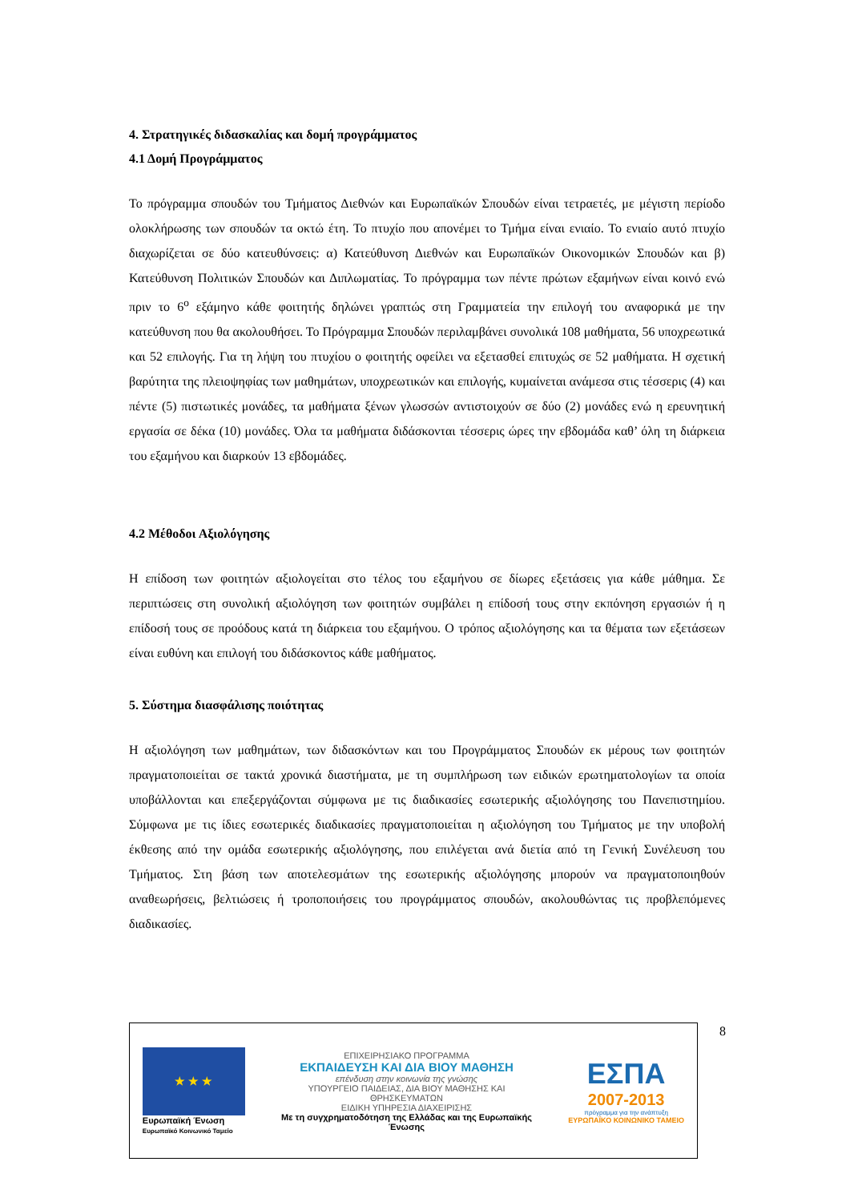4. Στρατηγικές διδασκαλίας και δομή προγράμματος
4.1 Δομή Προγράμματος
Το πρόγραμμα σπουδών του Τμήματος Διεθνών και Ευρωπαϊκών Σπουδών είναι τετραετές, με μέγιστη περίοδο ολοκλήρωσης των σπουδών τα οκτώ έτη. Το πτυχίο που απονέμει το Τμήμα είναι ενιαίο. Το ενιαίο αυτό πτυχίο διαχωρίζεται σε δύο κατευθύνσεις: α) Κατεύθυνση Διεθνών και Ευρωπαϊκών Οικονομικών Σπουδών και β) Κατεύθυνση Πολιτικών Σπουδών και Διπλωματίας. Το πρόγραμμα των πέντε πρώτων εξαμήνων είναι κοινό ενώ πριν το 6<sup>ο</sup> εξάμηνο κάθε φοιτητής δηλώνει γραπτώς στη Γραμματεία την επιλογή του αναφορικά με την κατεύθυνση που θα ακολουθήσει. Το Πρόγραμμα Σπουδών περιλαμβάνει συνολικά 108 μαθήματα, 56 υποχρεωτικά και 52 επιλογής. Για τη λήψη του πτυχίου ο φοιτητής οφείλει να εξετασθεί επιτυχώς σε 52 μαθήματα. Η σχετική βαρύτητα της πλειοψηφίας των μαθημάτων, υποχρεωτικών και επιλογής, κυμαίνεται ανάμεσα στις τέσσερις (4) και πέντε (5) πιστωτικές μονάδες, τα μαθήματα ξένων γλωσσών αντιστοιχούν σε δύο (2) μονάδες ενώ η ερευνητική εργασία σε δέκα (10) μονάδες. Όλα τα μαθήματα διδάσκονται τέσσερις ώρες την εβδομάδα καθ’ όλη τη διάρκεια του εξαμήνου και διαρκούν 13 εβδομάδες.
4.2 Μέθοδοι Αξιολόγησης
Η επίδοση των φοιτητών αξιολογείται στο τέλος του εξαμήνου σε δίωρες εξετάσεις για κάθε μάθημα. Σε περιπτώσεις στη συνολική αξιολόγηση των φοιτητών συμβάλει η επίδοσή τους στην εκπόνηση εργασιών ή η επίδοσή τους σε προόδους κατά τη διάρκεια του εξαμήνου. Ο τρόπος αξιολόγησης και τα θέματα των εξετάσεων είναι ευθύνη και επιλογή του διδάσκοντος κάθε μαθήματος.
5. Σύστημα διασφάλισης ποιότητας
Η αξιολόγηση των μαθημάτων, των διδασκόντων και του Προγράμματος Σπουδών εκ μέρους των φοιτητών πραγματοποιείται σε τακτά χρονικά διαστήματα, με τη συμπλήρωση των ειδικών ερωτηματολογίων τα οποία υποβάλλονται και επεξεργάζονται σύμφωνα με τις διαδικασίες εσωτερικής αξιολόγησης του Πανεπιστημίου. Σύμφωνα με τις ίδιες εσωτερικές διαδικασίες πραγματοποιείται η αξιολόγηση του Τμήματος με την υποβολή έκθεσης από την ομάδα εσωτερικής αξιολόγησης, που επιλέγεται ανά διετία από τη Γενική Συνέλευση του Τμήματος. Στη βάση των αποτελεσμάτων της εσωτερικής αξιολόγησης μπορούν να πραγματοποιηθούν αναθεωρήσεις, βελτιώσεις ή τροποποιήσεις του προγράμματος σπουδών, ακολουθώντας τις προβλεπόμενες διαδικασίες.
★ ★ ★
Ευρωπαϊκή Ένωση
Ευρωπαϊκό Κοινωνικό Ταμείο
ΕΠΙΧΕΙΡΗΣΙΑΚΟ ΠΡΟΓΡΑΜΜΑ
ΕΚΠΑΙΔΕΥΣΗ ΚΑΙ ΔΙΑ ΒΙΟΥ ΜΑΘΗΣΗ
επένδυση στην κοινωνία της γνώσης
ΥΠΟΥΡΓΕΙΟ ΠΑΙΔΕΙΑΣ, ΔΙΑ ΒΙΟΥ ΜΑΘΗΣΗΣ ΚΑΙ ΘΡΗΣΚΕΥΜΑΤΩΝ
ΕΙΔΙΚΗ ΥΠΗΡΕΣΙΑ ΔΙΑΧΕΙΡΙΣΗΣ
Με τη συγχρηματοδότηση της Ελλάδας και της Ευρωπαϊκής Ένωσης
ΕΣΠΑ
2007-2013
πρόγραμμα για την ανάπτυξη
ΕΥΡΩΠΑΪΚΟ ΚΟΙΝΩΝΙΚΟ ΤΑΜΕΙΟ
8